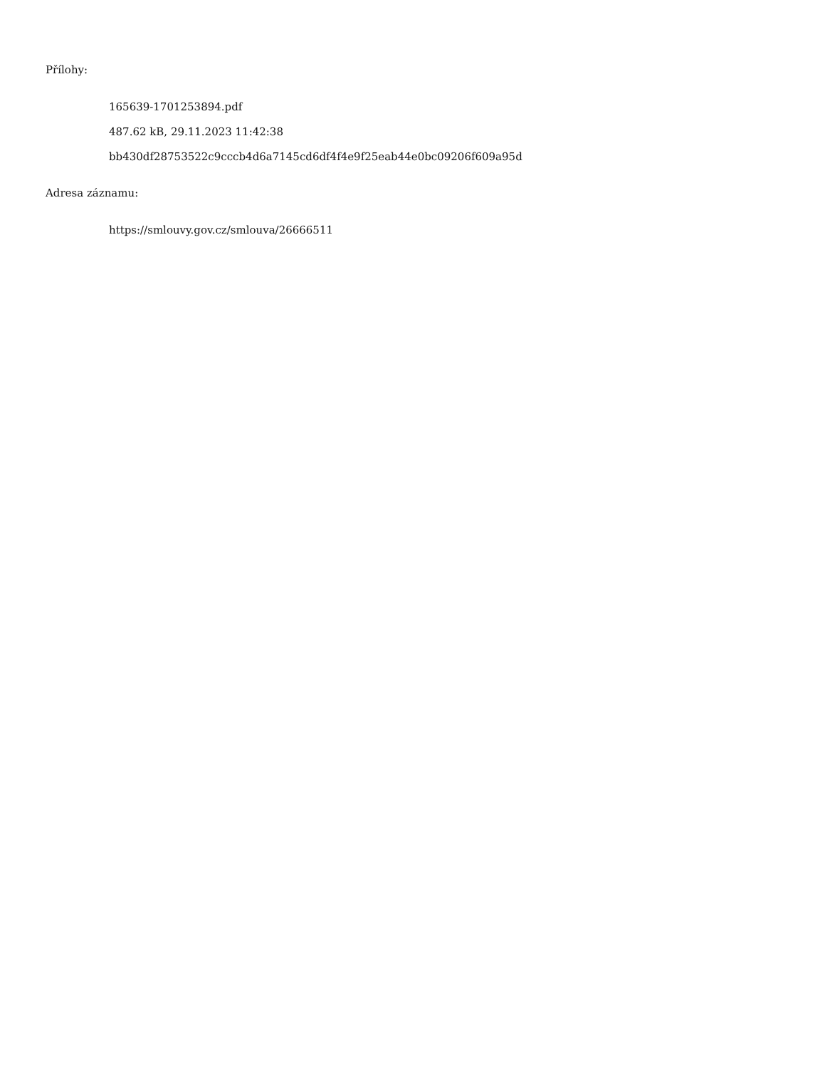Přílohy:
165639-1701253894.pdf
487.62 kB, 29.11.2023 11:42:38
bb430df28753522c9cccb4d6a7145cd6df4f4e9f25eab44e0bc09206f609a95d
Adresa záznamu:
https://smlouvy.gov.cz/smlouva/26666511